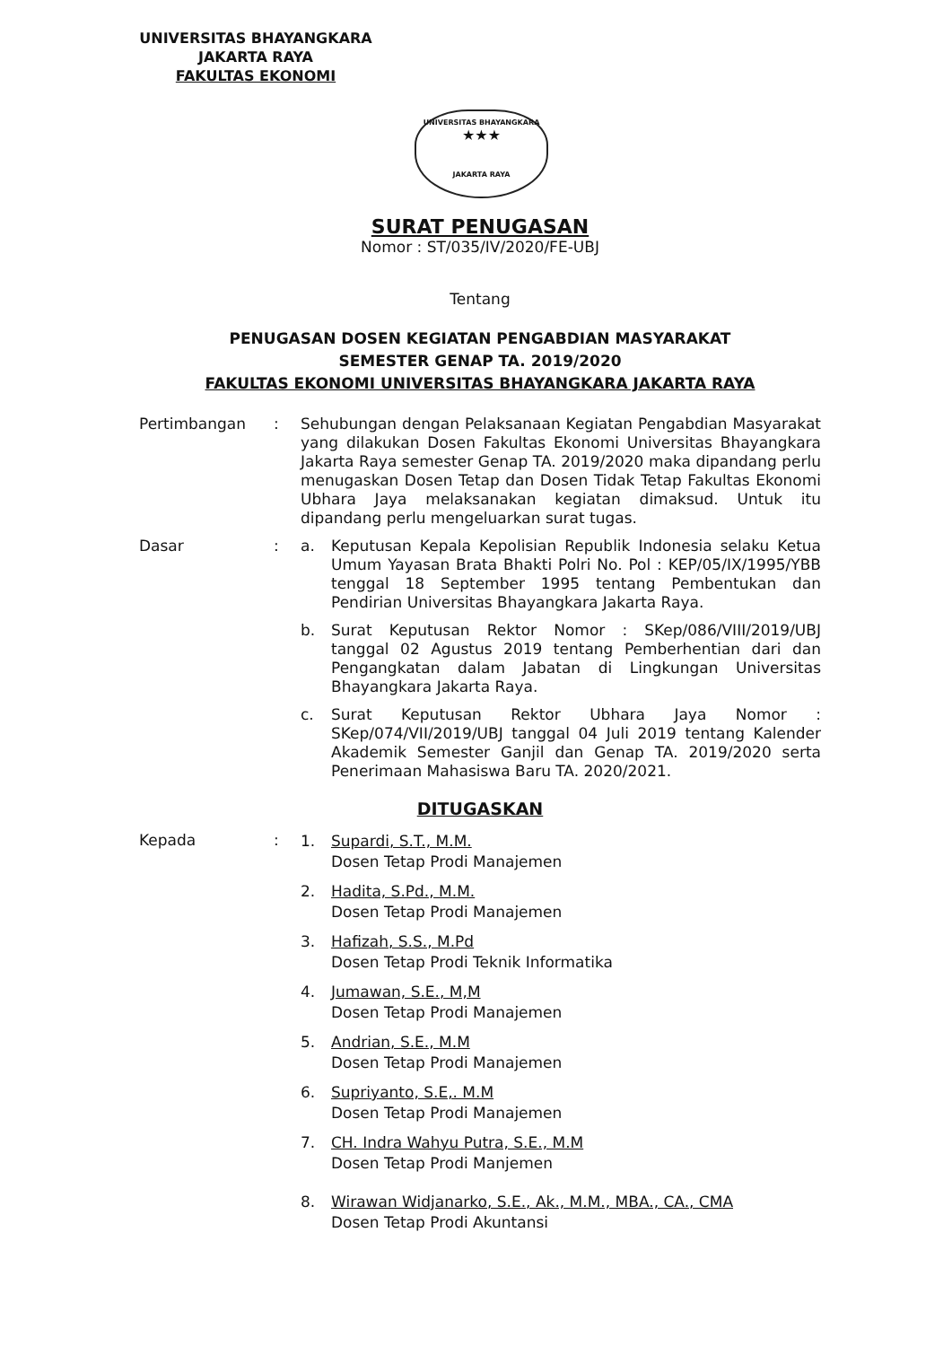UNIVERSITAS BHAYANGKARA
JAKARTA RAYA
FAKULTAS EKONOMI
UNIVERSITAS BHAYANGKARA
★★★
JAKARTA RAYA
SURAT PENUGASAN
Nomor : ST/035/IV/2020/FE-UBJ
Tentang
PENUGASAN DOSEN KEGIATAN PENGABDIAN MASYARAKAT
SEMESTER GENAP TA. 2019/2020
FAKULTAS EKONOMI UNIVERSITAS BHAYANGKARA JAKARTA RAYA
Pertimbangan : Sehubungan dengan Pelaksanaan Kegiatan Pengabdian Masyarakat yang dilakukan Dosen Fakultas Ekonomi Universitas Bhayangkara Jakarta Raya semester Genap TA. 2019/2020 maka dipandang perlu menugaskan Dosen Tetap dan Dosen Tidak Tetap Fakultas Ekonomi Ubhara Jaya melaksanakan kegiatan dimaksud. Untuk itu dipandang perlu mengeluarkan surat tugas.
Dasar : a. Keputusan Kepala Kepolisian Republik Indonesia selaku Ketua Umum Yayasan Brata Bhakti Polri No. Pol : KEP/05/IX/1995/YBB tenggal 18 September 1995 tentang Pembentukan dan Pendirian Universitas Bhayangkara Jakarta Raya.
b. Surat Keputusan Rektor Nomor : SKep/086/VIII/2019/UBJ tanggal 02 Agustus 2019 tentang Pemberhentian dari dan Pengangkatan dalam Jabatan di Lingkungan Universitas Bhayangkara Jakarta Raya.
c. Surat Keputusan Rektor Ubhara Jaya Nomor : SKep/074/VII/2019/UBJ tanggal 04 Juli 2019 tentang Kalender Akademik Semester Ganjil dan Genap TA. 2019/2020 serta Penerimaan Mahasiswa Baru TA. 2020/2021.
DITUGASKAN
Kepada :
1. Supardi, S.T., M.M.
Dosen Tetap Prodi Manajemen
2. Hadita, S.Pd., M.M.
Dosen Tetap Prodi Manajemen
3. Hafizah, S.S., M.Pd
Dosen Tetap Prodi Teknik Informatika
4. Jumawan, S.E., M,M
Dosen Tetap Prodi Manajemen
5. Andrian, S.E., M.M
Dosen Tetap Prodi Manajemen
6. Supriyanto, S.E,. M.M
Dosen Tetap Prodi Manajemen
7. CH. Indra Wahyu Putra, S.E., M.M
Dosen Tetap Prodi Manjemen
8. Wirawan Widjanarko, S.E., Ak., M.M., MBA., CA., CMA
Dosen Tetap Prodi Akuntansi